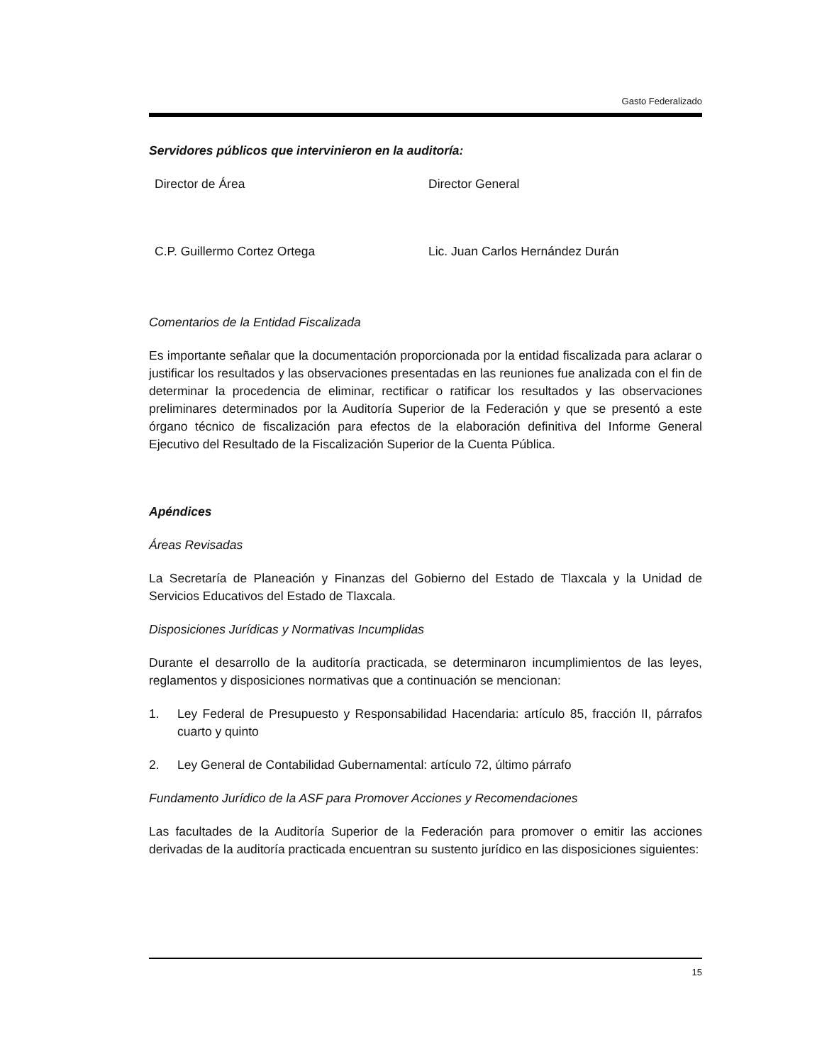Gasto Federalizado
Servidores públicos que intervinieron en la auditoría:
Director de Área Director General
C.P. Guillermo Cortez Ortega Lic. Juan Carlos Hernández Durán
Comentarios de la Entidad Fiscalizada
Es importante señalar que la documentación proporcionada por la entidad fiscalizada para aclarar o justificar los resultados y las observaciones presentadas en las reuniones fue analizada con el fin de determinar la procedencia de eliminar, rectificar o ratificar los resultados y las observaciones preliminares determinados por la Auditoría Superior de la Federación y que se presentó a este órgano técnico de fiscalización para efectos de la elaboración definitiva del Informe General Ejecutivo del Resultado de la Fiscalización Superior de la Cuenta Pública.
Apéndices
Áreas Revisadas
La Secretaría de Planeación y Finanzas del Gobierno del Estado de Tlaxcala y la Unidad de Servicios Educativos del Estado de Tlaxcala.
Disposiciones Jurídicas y Normativas Incumplidas
Durante el desarrollo de la auditoría practicada, se determinaron incumplimientos de las leyes, reglamentos y disposiciones normativas que a continuación se mencionan:
1. Ley Federal de Presupuesto y Responsabilidad Hacendaria: artículo 85, fracción II, párrafos cuarto y quinto
2. Ley General de Contabilidad Gubernamental: artículo 72, último párrafo
Fundamento Jurídico de la ASF para Promover Acciones y Recomendaciones
Las facultades de la Auditoría Superior de la Federación para promover o emitir las acciones derivadas de la auditoría practicada encuentran su sustento jurídico en las disposiciones siguientes:
15